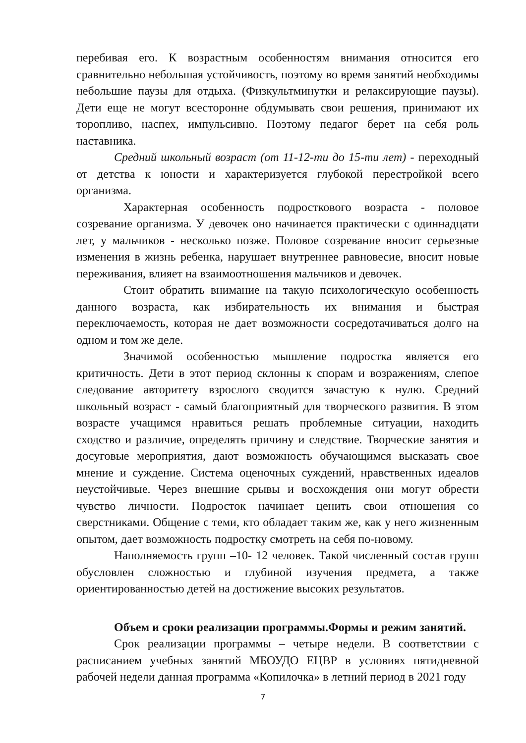перебивая его. К возрастным особенностям внимания относится его сравнительно небольшая устойчивость, поэтому во время занятий необходимы небольшие паузы для отдыха. (Физкультминутки и релаксирующие паузы). Дети еще не могут всесторонне обдумывать свои решения, принимают их торопливо, наспех, импульсивно. Поэтому педагог берет на себя роль наставника.
Средний школьный возраст (от 11-12-ти до 15-ти лет) - переходный от детства к юности и характеризуется глубокой перестройкой всего организма.
Характерная особенность подросткового возраста - половое созревание организма. У девочек оно начинается практически с одиннадцати лет, у мальчиков - несколько позже. Половое созревание вносит серьезные изменения в жизнь ребенка, нарушает внутреннее равновесие, вносит новые переживания, влияет на взаимоотношения мальчиков и девочек.
Стоит обратить внимание на такую психологическую особенность данного возраста, как избирательность их внимания и быстрая переключаемость, которая не дает возможности сосредотачиваться долго на одном и том же деле.
Значимой особенностью мышление подростка является его критичность. Дети в этот период склонны к спорам и возражениям, слепое следование авторитету взрослого сводится зачастую к нулю. Средний школьный возраст - самый благоприятный для творческого развития. В этом возрасте учащимся нравиться решать проблемные ситуации, находить сходство и различие, определять причину и следствие. Творческие занятия и досуговые мероприятия, дают возможность обучающимся высказать свое мнение и суждение. Система оценочных суждений, нравственных идеалов неустойчивые. Через внешние срывы и восхождения они могут обрести чувство личности. Подросток начинает ценить свои отношения со сверстниками. Общение с теми, кто обладает таким же, как у него жизненным опытом, дает возможность подростку смотреть на себя по-новому.
Наполняемость групп –10- 12 человек. Такой численный состав групп обусловлен сложностью и глубиной изучения предмета, а также ориентированностью детей на достижение высоких результатов.
Объем и сроки реализации программы.Формы и режим занятий.
Срок реализации программы – четыре недели. В соответствии с расписанием учебных занятий МБОУДО ЕЦВР в условиях пятидневной рабочей недели данная программа «Копилочка» в летний период в 2021 году
7